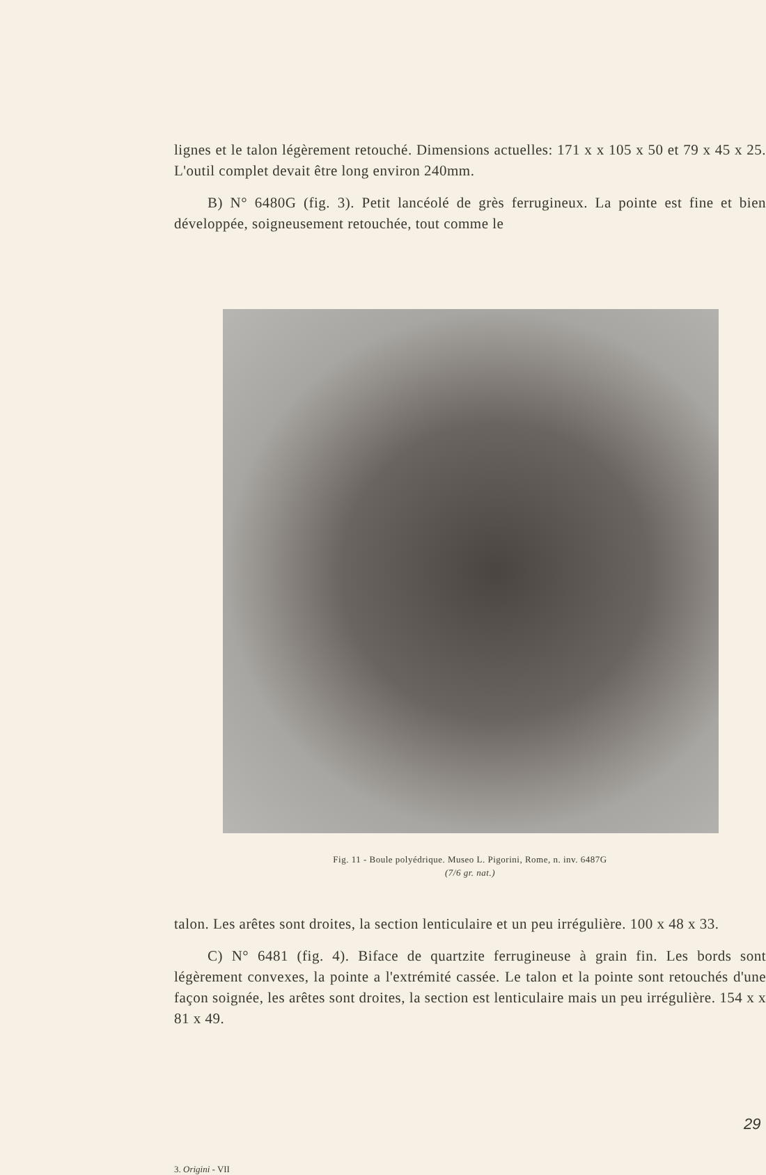lignes et le talon légèrement retouché. Dimensions actuelles: 171 x x 105 x 50 et 79 x 45 x 25. L'outil complet devait être long environ 240mm.
B) N° 6480G (fig. 3). Petit lancéolé de grès ferrugineux. La pointe est fine et bien développée, soigneusement retouchée, tout comme le
Fig. 11 - Boule polyédrique. Museo L. Pigorini, Rome, n. inv. 6487G
(7/6 gr. nat.)
talon. Les arêtes sont droites, la section lenticulaire et un peu irrégulière. 100 x 48 x 33.
C) N° 6481 (fig. 4). Biface de quartzite ferrugineuse à grain fin. Les bords sont légèrement convexes, la pointe a l'extrémité cassée. Le talon et la pointe sont retouchés d'une façon soignée, les arêtes sont droites, la section est lenticulaire mais un peu irrégulière. 154 x x 81 x 49.
29
3. Origini - VII